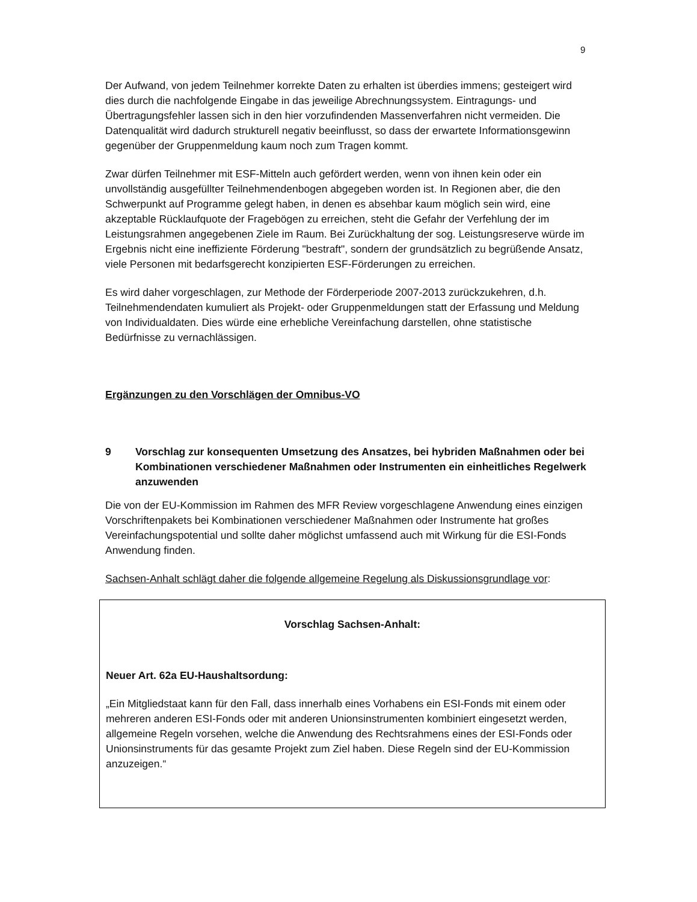9
Der Aufwand, von jedem Teilnehmer korrekte Daten zu erhalten ist überdies immens; gesteigert wird dies durch die nachfolgende Eingabe in das jeweilige Abrechnungssystem. Eintragungs- und Übertragungsfehler lassen sich in den hier vorzufindenden Massenverfahren nicht vermeiden. Die Datenqualität wird dadurch strukturell negativ beeinflusst, so dass der erwartete Informationsgewinn gegenüber der Gruppenmeldung kaum noch zum Tragen kommt.
Zwar dürfen Teilnehmer mit ESF-Mitteln auch gefördert werden, wenn von ihnen kein oder ein unvollständig ausgefüllter Teilnehmendenbogen abgegeben worden ist. In Regionen aber, die den Schwerpunkt auf Programme gelegt haben, in denen es absehbar kaum möglich sein wird, eine akzeptable Rücklaufquote der Fragebögen zu erreichen, steht die Gefahr der Verfehlung der im Leistungsrahmen angegebenen Ziele im Raum. Bei Zurückhaltung der sog. Leistungsreserve würde im Ergebnis nicht eine ineffiziente Förderung "bestraft", sondern der grundsätzlich zu begrüßende Ansatz, viele Personen mit bedarfsgerecht konzipierten ESF-Förderungen zu erreichen.
Es wird daher vorgeschlagen, zur Methode der Förderperiode 2007-2013 zurückzukehren, d.h. Teilnehmendendaten kumuliert als Projekt- oder Gruppenmeldungen statt der Erfassung und Meldung von Individualdaten. Dies würde eine erhebliche Vereinfachung darstellen, ohne statistische Bedürfnisse zu vernachlässigen.
Ergänzungen zu den Vorschlägen der Omnibus-VO
9 Vorschlag zur konsequenten Umsetzung des Ansatzes, bei hybriden Maßnahmen oder bei Kombinationen verschiedener Maßnahmen oder Instrumenten ein einheitliches Regelwerk anzuwenden
Die von der EU-Kommission im Rahmen des MFR Review vorgeschlagene Anwendung eines einzigen Vorschriftenpakets bei Kombinationen verschiedener Maßnahmen oder Instrumente hat großes Vereinfachungspotential und sollte daher möglichst umfassend auch mit Wirkung für die ESI-Fonds Anwendung finden.
Sachsen-Anhalt schlägt daher die folgende allgemeine Regelung als Diskussionsgrundlage vor:
Vorschlag Sachsen-Anhalt:
Neuer Art. 62a EU-Haushaltsordung:
„Ein Mitgliedstaat kann für den Fall, dass innerhalb eines Vorhabens ein ESI-Fonds mit einem oder mehreren anderen ESI-Fonds oder mit anderen Unionsinstrumenten kombiniert eingesetzt werden, allgemeine Regeln vorsehen, welche die Anwendung des Rechtsrahmens eines der ESI-Fonds oder Unionsinstruments für das gesamte Projekt zum Ziel haben. Diese Regeln sind der EU-Kommission anzuzeigen.“